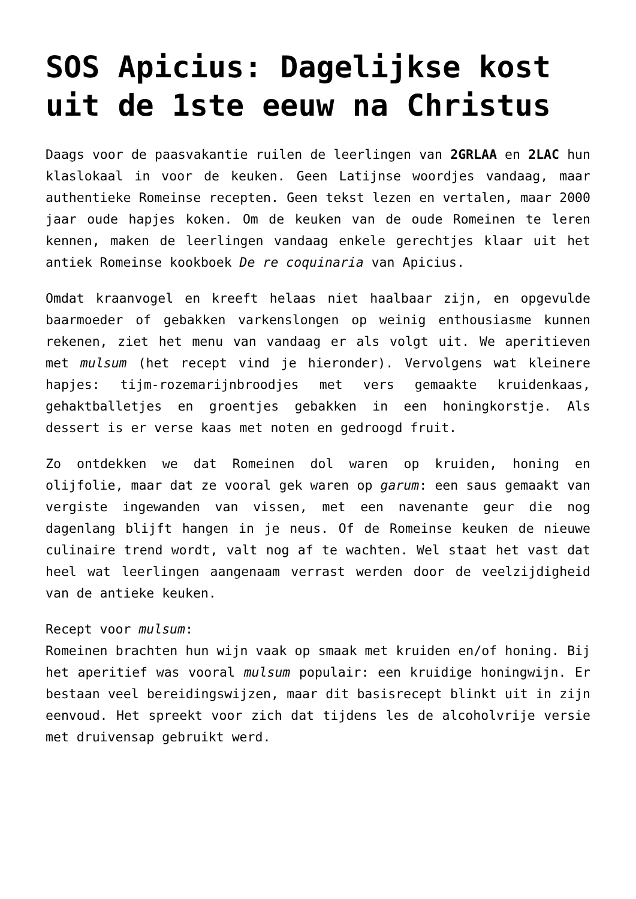SOS Apicius: Dagelijkse kost uit de 1ste eeuw na Christus
Daags voor de paasvakantie ruilen de leerlingen van 2GRLAA en 2LAC hun klaslokaal in voor de keuken. Geen Latijnse woordjes vandaag, maar authentieke Romeinse recepten. Geen tekst lezen en vertalen, maar 2000 jaar oude hapjes koken. Om de keuken van de oude Romeinen te leren kennen, maken de leerlingen vandaag enkele gerechtjes klaar uit het antiek Romeinse kookboek De re coquinaria van Apicius.
Omdat kraanvogel en kreeft helaas niet haalbaar zijn, en opgevulde baarmoeder of gebakken varkenslongen op weinig enthousiasme kunnen rekenen, ziet het menu van vandaag er als volgt uit. We aperitieven met mulsum (het recept vind je hieronder). Vervolgens wat kleinere hapjes: tijm-rozemarijnbroodjes met vers gemaakte kruidenkaas, gehaktballetjes en groentjes gebakken in een honingkorstje. Als dessert is er verse kaas met noten en gedroogd fruit.
Zo ontdekken we dat Romeinen dol waren op kruiden, honing en olijfolie, maar dat ze vooral gek waren op garum: een saus gemaakt van vergiste ingewanden van vissen, met een navenante geur die nog dagenlang blijft hangen in je neus. Of de Romeinse keuken de nieuwe culinaire trend wordt, valt nog af te wachten. Wel staat het vast dat heel wat leerlingen aangenaam verrast werden door de veelzijdigheid van de antieke keuken.
Recept voor mulsum:
Romeinen brachten hun wijn vaak op smaak met kruiden en/of honing. Bij het aperitief was vooral mulsum populair: een kruidige honingwijn. Er bestaan veel bereidingswijzen, maar dit basisrecept blinkt uit in zijn eenvoud. Het spreekt voor zich dat tijdens les de alcoholvrije versie met druivensap gebruikt werd.